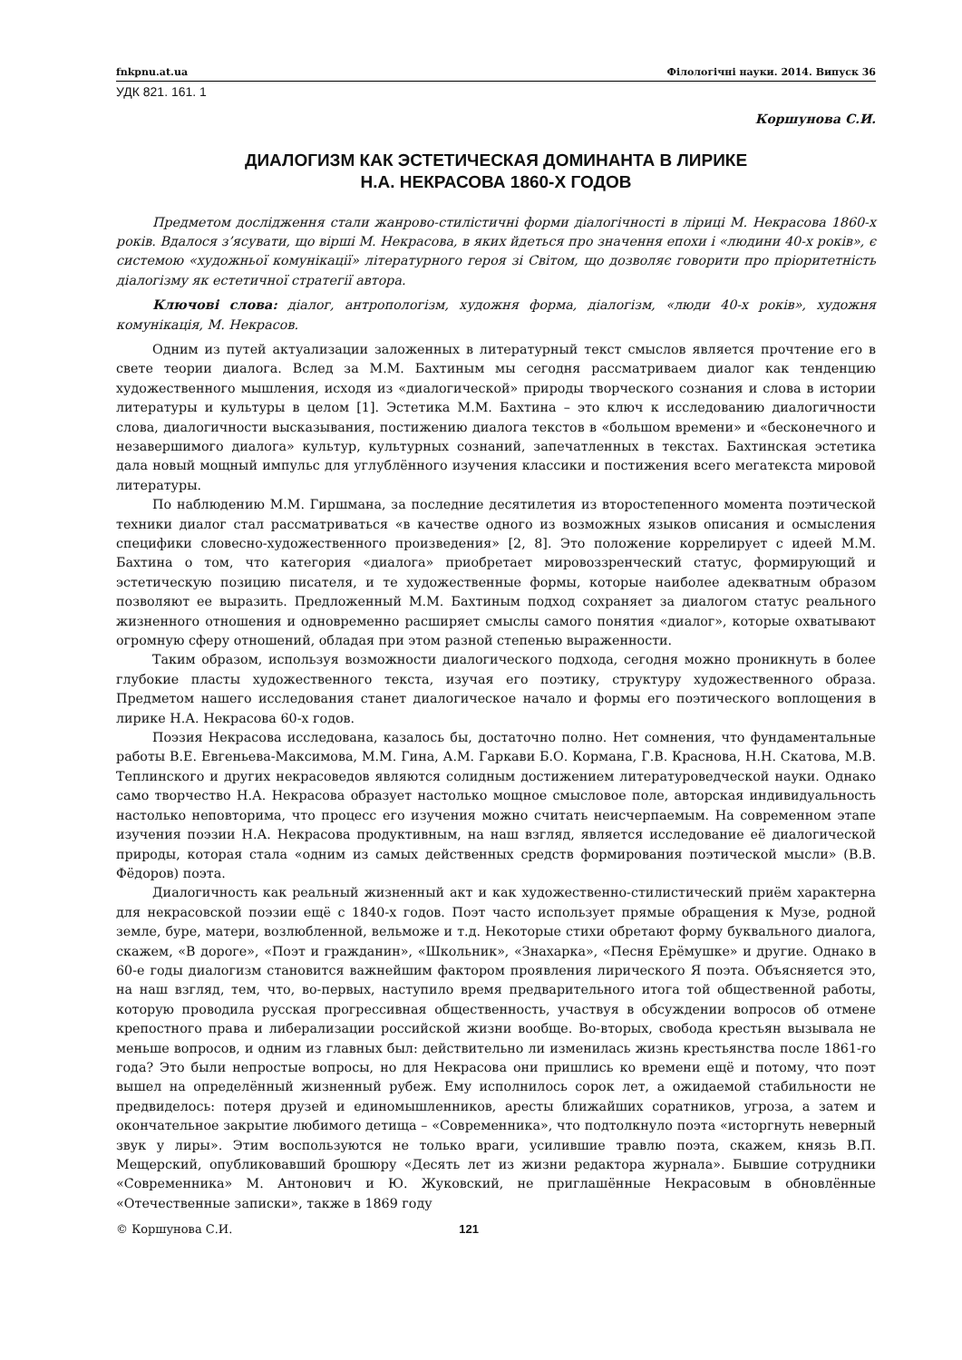fnkpnu.at.ua Філологічні науки. 2014. Випуск 36
УДК 821. 161. 1
Коршунова С.И.
ДИАЛОГИЗМ КАК ЭСТЕТИЧЕСКАЯ ДОМИНАНТА В ЛИРИКЕ
Н.А. НЕКРАСОВА 1860-Х ГОДОВ
Предметом дослідження стали жанрово-стилістичні форми діалогічності в ліриці М. Некрасова 1860-х років. Вдалося з’ясувати, що вірші М. Некрасова, в яких йдеться про значення епохи і «людини 40-х років», є системою «художньої комунікації» літературного героя зі Світом, що дозволяє говорити про пріоритетність діалогізму як естетичної стратегії автора.
Ключові слова: діалог, антропологізм, художня форма, діалогізм, «люди 40-х років», художня комунікація, М. Некрасов.
Одним из путей актуализации заложенных в литературный текст смыслов является прочтение его в свете теории диалога. Вслед за М.М. Бахтиным мы сегодня рассматриваем диалог как тенденцию художественного мышления, исходя из «диалогической» природы творческого сознания и слова в истории литературы и культуры в целом [1]. Эстетика М.М. Бахтина – это ключ к исследованию диалогичности слова, диалогичности высказывания, постижению диалога текстов в «большом времени» и «бесконечного и незавершимого диалога» культур, культурных сознаний, запечатленных в текстах. Бахтинская эстетика дала новый мощный импульс для углублённого изучения классики и постижения всего мегатекста мировой литературы.
По наблюдению М.М. Гиршмана, за последние десятилетия из второстепенного момента поэтической техники диалог стал рассматриваться «в качестве одного из возможных языков описания и осмысления специфики словесно-художественного произведения» [2, 8]. Это положение коррелирует с идеей М.М. Бахтина о том, что категория «диалога» приобретает мировоззренческий статус, формирующий и эстетическую позицию писателя, и те художественные формы, которые наиболее адекватным образом позволяют ее выразить. Предложенный М.М. Бахтиным подход сохраняет за диалогом статус реального жизненного отношения и одновременно расширяет смыслы самого понятия «диалог», которые охватывают огромную сферу отношений, обладая при этом разной степенью выраженности.
Таким образом, используя возможности диалогического подхода, сегодня можно проникнуть в более глубокие пласты художественного текста, изучая его поэтику, структуру художественного образа. Предметом нашего исследования станет диалогическое начало и формы его поэтического воплощения в лирике Н.А. Некрасова 60-х годов.
Поэзия Некрасова исследована, казалось бы, достаточно полно. Нет сомнения, что фундаментальные работы В.Е. Евгеньева-Максимова, М.М. Гина, А.М. Гаркави Б.О. Кормана, Г.В. Краснова, Н.Н. Скатова, М.В. Теплинского и других некрасоведов являются солидным достижением литературоведческой науки. Однако само творчество Н.А. Некрасова образует настолько мощное смысловое поле, авторская индивидуальность настолько неповторима, что процесс его изучения можно считать неисчерпаемым. На современном этапе изучения поэзии Н.А. Некрасова продуктивным, на наш взгляд, является исследование её диалогической природы, которая стала «одним из самых действенных средств формирования поэтической мысли» (В.В. Фёдоров) поэта.
Диалогичность как реальный жизненный акт и как художественно-стилистический приём характерна для некрасовской поэзии ещё с 1840-х годов. Поэт часто использует прямые обращения к Музе, родной земле, буре, матери, возлюбленной, вельможе и т.д. Некоторые стихи обретают форму буквального диалога, скажем, «В дороге», «Поэт и гражданин», «Школьник», «Знахарка», «Песня Ерёмушке» и другие. Однако в 60-е годы диалогизм становится важнейшим фактором проявления лирического Я поэта. Объясняется это, на наш взгляд, тем, что, во-первых, наступило время предварительного итога той общественной работы, которую проводила русская прогрессивная общественность, участвуя в обсуждении вопросов об отмене крепостного права и либерализации российской жизни вообще. Во-вторых, свобода крестьян вызывала не меньше вопросов, и одним из главных был: действительно ли изменилась жизнь крестьянства после 1861-го года? Это были непростые вопросы, но для Некрасова они пришлись ко времени ещё и потому, что поэт вышел на определённый жизненный рубеж. Ему исполнилось сорок лет, а ожидаемой стабильности не предвиделось: потеря друзей и единомышленников, аресты ближайших соратников, угроза, а затем и окончательное закрытие любимого детища – «Современника», что подтолкнуло поэта «исторгнуть неверный звук у лиры». Этим воспользуются не только враги, усилившие травлю поэта, скажем, князь В.П. Мещерский, опубликовавший брошюру «Десять лет из жизни редактора журнала». Бывшие сотрудники «Современника» М. Антонович и Ю. Жуковский, не приглашённые Некрасовым в обновлённые «Отечественные записки», также в 1869 году
© Коршунова С.И. 121